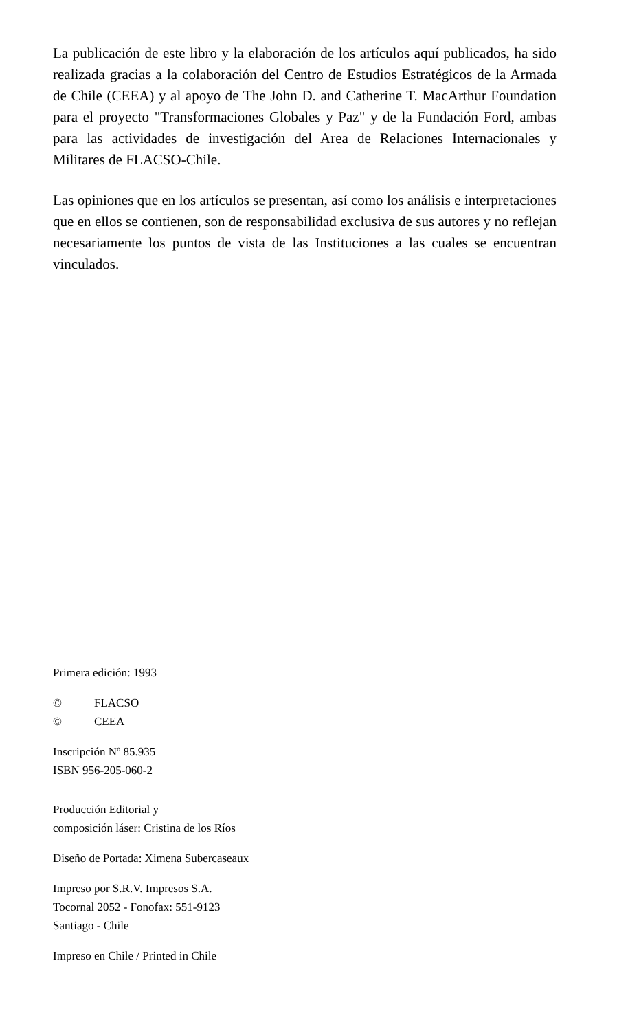La publicación de este libro y la elaboración de los artículos aquí publicados, ha sido realizada gracias a la colaboración del Centro de Estudios Estratégicos de la Armada de Chile (CEEA) y al apoyo de The John D. and Catherine T. MacArthur Foundation para el proyecto "Transformaciones Globales y Paz" y de la Fundación Ford, ambas para las actividades de investigación del Area de Relaciones Internacionales y Militares de FLACSO-Chile.
Las opiniones que en los artículos se presentan, así como los análisis e interpretaciones que en ellos se contienen, son de responsabilidad exclusiva de sus autores y no reflejan necesariamente los puntos de vista de las Instituciones a las cuales se encuentran vinculados.
Primera edición: 1993
© FLACSO
© CEEA
Inscripción Nº 85.935
ISBN 956-205-060-2
Producción Editorial y
composición láser: Cristina de los Ríos
Diseño de Portada: Ximena Subercaseaux
Impreso por S.R.V. Impresos S.A.
Tocornal 2052 - Fonofax: 551-9123
Santiago - Chile
Impreso en Chile / Printed in Chile